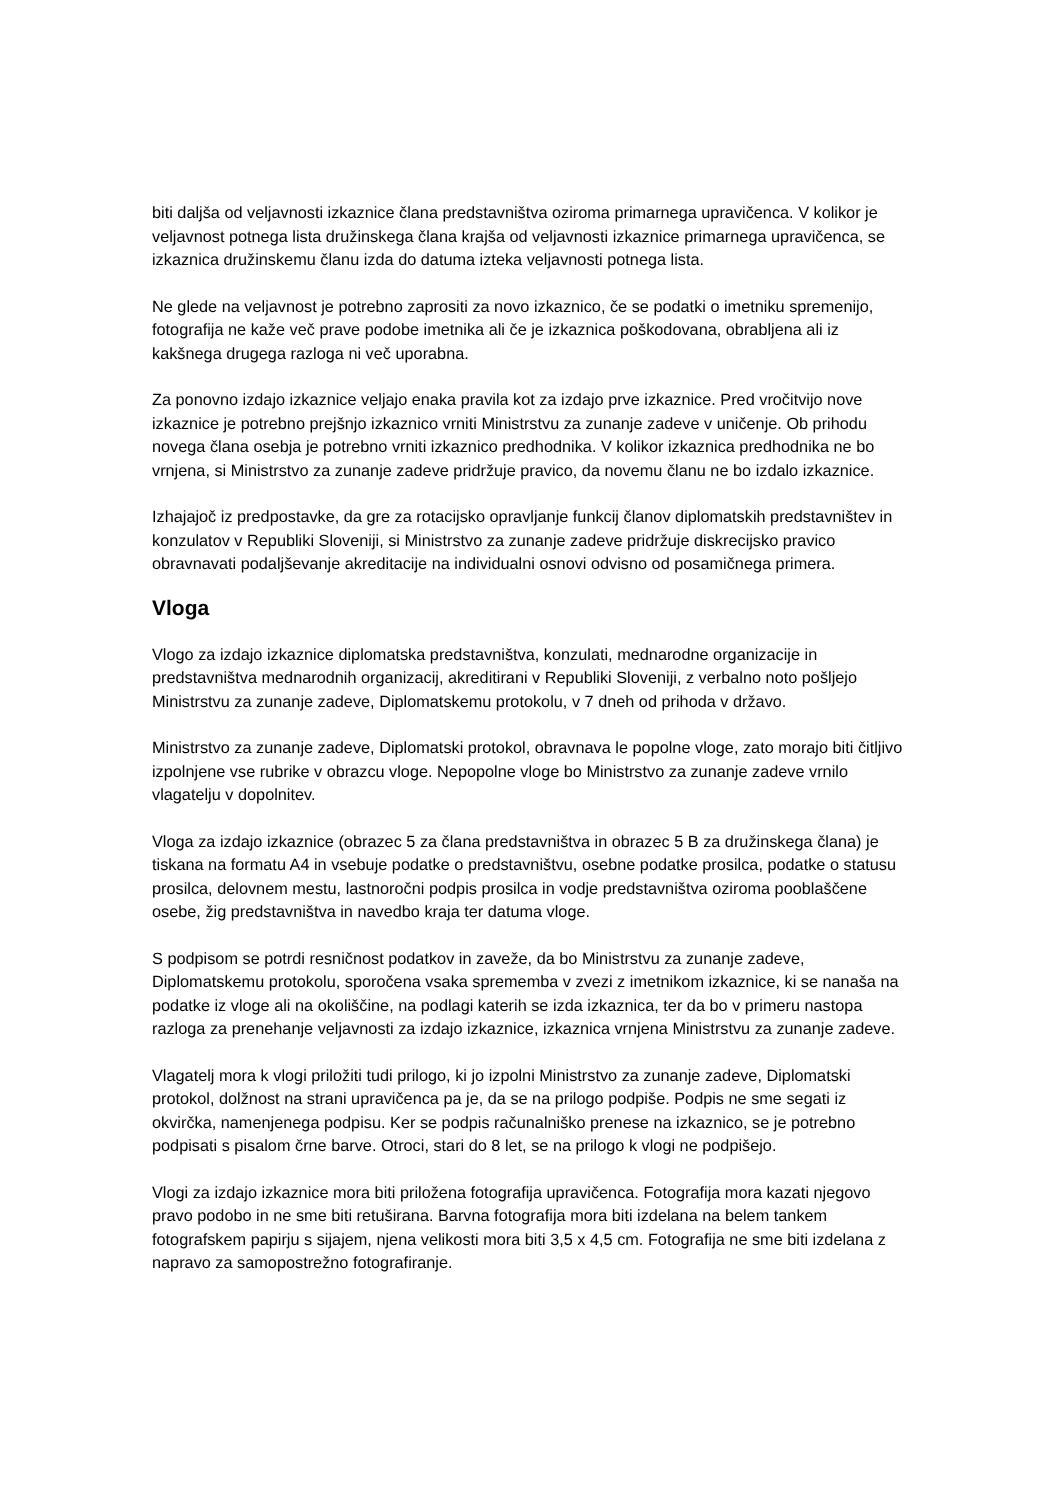biti daljša od veljavnosti izkaznice člana predstavništva oziroma primarnega upravičenca. V kolikor je veljavnost potnega lista družinskega člana krajša od veljavnosti izkaznice primarnega upravičenca, se izkaznica družinskemu članu izda do datuma izteka veljavnosti potnega lista.
Ne glede na veljavnost je potrebno zaprositi za novo izkaznico, če se podatki o imetniku spremenijo, fotografija ne kaže več prave podobe imetnika ali če je izkaznica poškodovana, obrabljena ali iz kakšnega drugega razloga ni več uporabna.
Za ponovno izdajo izkaznice veljajo enaka pravila kot za izdajo prve izkaznice. Pred vročitvijo nove izkaznice je potrebno prejšnjo izkaznico vrniti Ministrstvu za zunanje zadeve v uničenje. Ob prihodu novega člana osebja je potrebno vrniti izkaznico predhodnika. V kolikor izkaznica predhodnika ne bo vrnjena, si Ministrstvo za zunanje zadeve pridržuje pravico, da novemu članu ne bo izdalo izkaznice.
Izhajajoč iz predpostavke, da gre za rotacijsko opravljanje funkcij članov diplomatskih predstavništev in konzulatov v Republiki Sloveniji, si Ministrstvo za zunanje zadeve pridržuje diskrecijsko pravico obravnavati podaljševanje akreditacije na individualni osnovi odvisno od posamičnega primera.
Vloga
Vlogo za izdajo izkaznice diplomatska predstavništva, konzulati, mednarodne organizacije in predstavništva mednarodnih organizacij, akreditirani v Republiki Sloveniji, z verbalno noto pošljejo Ministrstvu za zunanje zadeve, Diplomatskemu protokolu, v 7 dneh od prihoda v državo.
Ministrstvo za zunanje zadeve, Diplomatski protokol, obravnava le popolne vloge, zato morajo biti čitljivo izpolnjene vse rubrike v obrazcu vloge. Nepopolne vloge bo Ministrstvo za zunanje zadeve vrnilo vlagatelju v dopolnitev.
Vloga za izdajo izkaznice (obrazec 5 za člana predstavništva in obrazec 5 B za družinskega člana) je tiskana na formatu A4 in vsebuje podatke o predstavništvu, osebne podatke prosilca, podatke o statusu prosilca, delovnem mestu, lastnoročni podpis prosilca in vodje predstavništva oziroma pooblaščene osebe, žig predstavništva in navedbo kraja ter datuma vloge.
S podpisom se potrdi resničnost podatkov in zaveže, da bo Ministrstvu za zunanje zadeve, Diplomatskemu protokolu, sporočena vsaka sprememba v zvezi z imetnikom izkaznice, ki se nanaša na podatke iz vloge ali na okoliščine, na podlagi katerih se izda izkaznica, ter da bo v primeru nastopa razloga za prenehanje veljavnosti za izdajo izkaznice, izkaznica vrnjena Ministrstvu za zunanje zadeve.
Vlagatelj mora k vlogi priložiti tudi prilogo, ki jo izpolni Ministrstvo za zunanje zadeve, Diplomatski protokol, dolžnost na strani upravičenca pa je, da se na prilogo podpiše. Podpis ne sme segati iz okvirčka, namenjenega podpisu. Ker se podpis računalniško prenese na izkaznico, se je potrebno podpisati s pisalom črne barve. Otroci, stari do 8 let, se na prilogo k vlogi ne podpišejo.
Vlogi za izdajo izkaznice mora biti priložena fotografija upravičenca. Fotografija mora kazati njegovo pravo podobo in ne sme biti retuširana. Barvna fotografija mora biti izdelana na belem tankem fotografskem papirju s sijajem, njena velikosti mora biti 3,5 x 4,5 cm. Fotografija ne sme biti izdelana z napravo za samopostrežno fotografiranje.